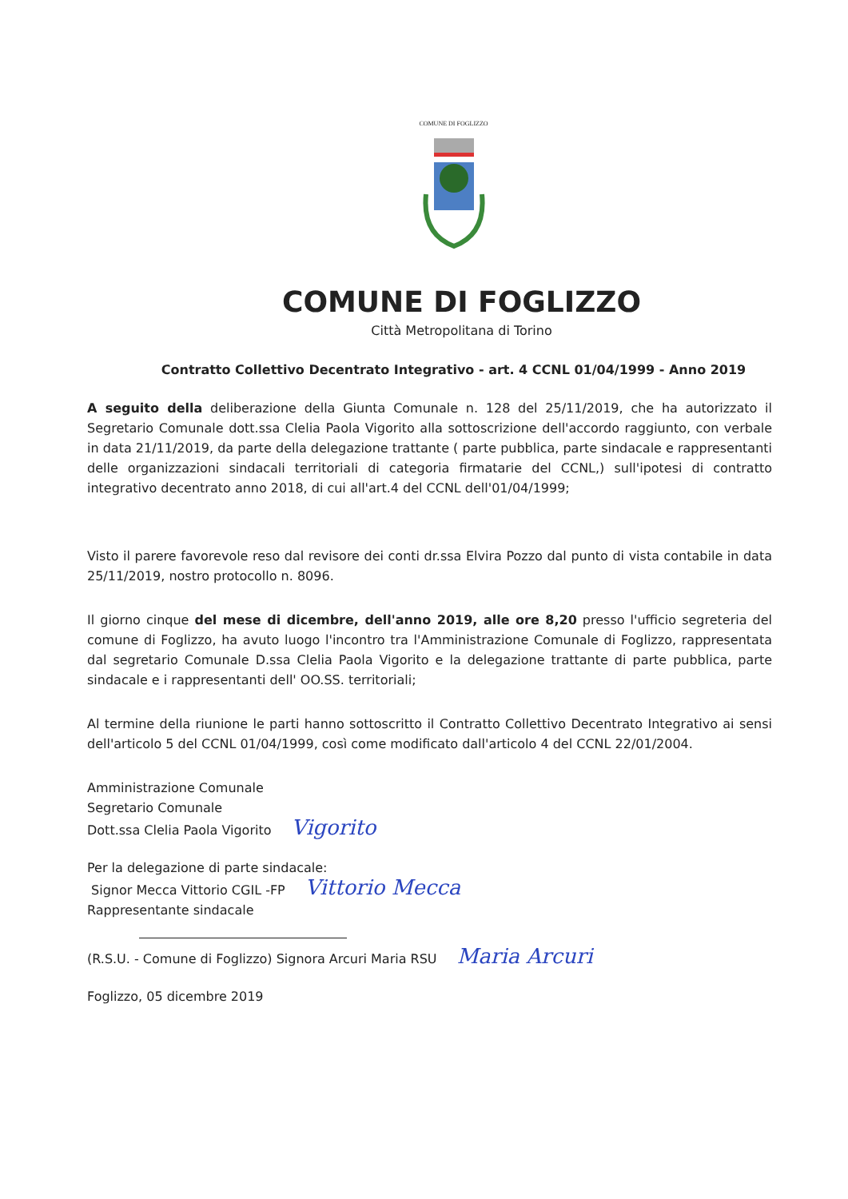COMUNE DI FOGLIZZO
COMUNE DI FOGLIZZO
Città Metropolitana di Torino
Contratto Collettivo Decentrato Integrativo - art. 4 CCNL 01/04/1999 - Anno 2019
A seguito della deliberazione della Giunta Comunale n. 128 del 25/11/2019, che ha autorizzato il Segretario Comunale dott.ssa Clelia Paola Vigorito alla sottoscrizione dell'accordo raggiunto, con verbale in data 21/11/2019, da parte della delegazione trattante ( parte pubblica, parte sindacale e rappresentanti delle organizzazioni sindacali territoriali di categoria firmatarie del CCNL,) sull'ipotesi di contratto integrativo decentrato anno 2018, di cui all'art.4 del CCNL dell'01/04/1999;
Visto il parere favorevole reso dal revisore dei conti dr.ssa Elvira Pozzo dal punto di vista contabile in data 25/11/2019, nostro protocollo n. 8096.
Il giorno cinque del mese di dicembre, dell'anno 2019, alle ore 8,20 presso l'ufficio segreteria del comune di Foglizzo, ha avuto luogo l'incontro tra l'Amministrazione Comunale di Foglizzo, rappresentata dal segretario Comunale D.ssa Clelia Paola Vigorito e la delegazione trattante di parte pubblica, parte sindacale e i rappresentanti dell' OO.SS. territoriali;
Al termine della riunione le parti hanno sottoscritto il Contratto Collettivo Decentrato Integrativo ai sensi dell'articolo 5 del CCNL 01/04/1999, così come modificato dall'articolo 4 del CCNL 22/01/2004.
Amministrazione Comunale
Segretario Comunale
Dott.ssa Clelia Paola Vigorito Vigorito
Per la delegazione di parte sindacale:
Signor Mecca Vittorio CGIL -FP Vittorio Mecca
Rappresentante sindacale
(R.S.U. - Comune di Foglizzo) Signora Arcuri Maria RSU Maria Arcuri
Foglizzo, 05 dicembre 2019